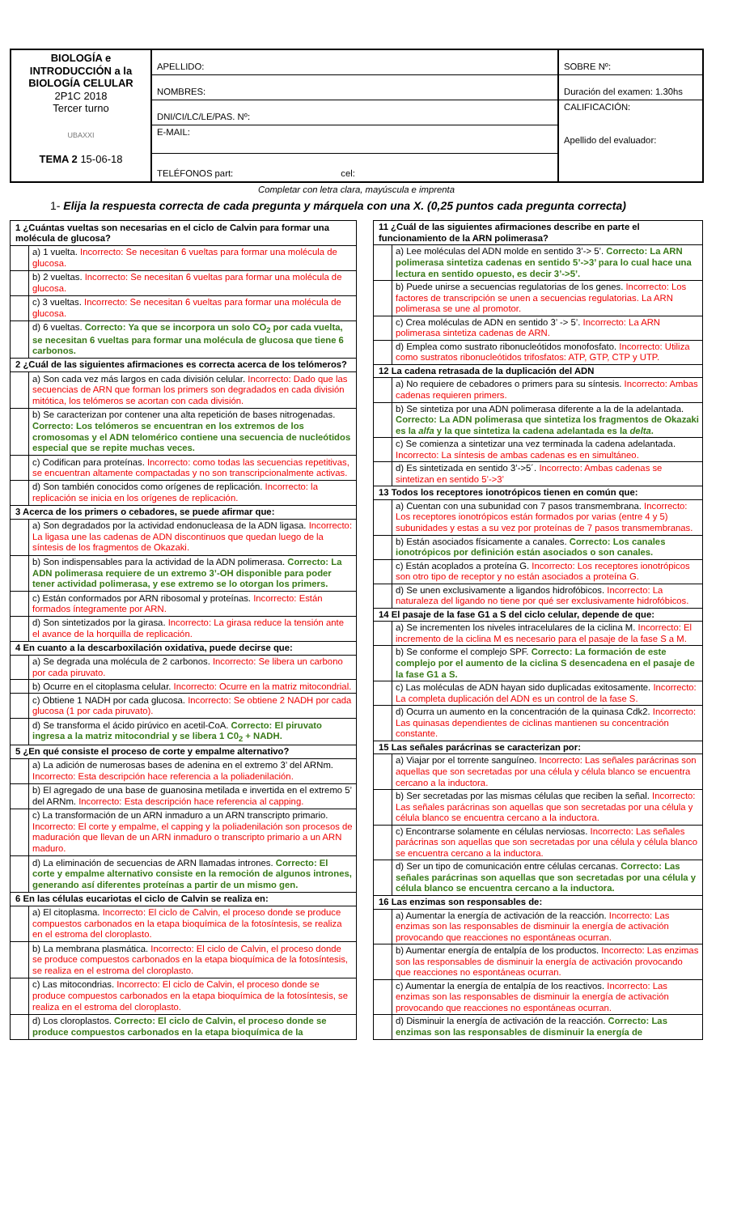| BIOLOGÍA e INTRODUCCIÓN a la BIOLOGÍA CELULAR 2P1C 2018 Tercer turno UBAXXI TEMA 2 15-06-18 | APELLIDO: | SOBRE Nº: |
| | NOMBRES: | Duración del examen: 1.30hs |
| | DNI/CI/LC/LE/PAS. Nº: | CALIFICACIÓN: Apellido del evaluador: |
| | E-MAIL: | |
| | TELÉFONOS part: cel: | |
Completar con letra clara, mayúscula e imprenta
1- Elija la respuesta correcta de cada pregunta y márquela con una X. (0,25 puntos cada pregunta correcta)
| 1 ¿Cuántas vueltas son necesarias en el ciclo de Calvin para formar una molécula de glucosa? | |
| --- | --- |
| | a) 1 vuelta. Incorrecto: Se necesitan 6 vueltas para formar una molécula de glucosa. |
| | b) 2 vueltas. Incorrecto: Se necesitan 6 vueltas para formar una molécula de glucosa. |
| | c) 3 vueltas. Incorrecto: Se necesitan 6 vueltas para formar una molécula de glucosa. |
| | d) 6 vueltas. Correcto: Ya que se incorpora un solo CO<sub>2</sub> por cada vuelta, se necesitan 6 vueltas para formar una molécula de glucosa que tiene 6 carbonos. |
| 2 ¿Cuál de las siguientes afirmaciones es correcta acerca de los telómeros? | |
| | a) Son cada vez más largos en cada división celular. Incorrecto: Dado que las secuencias de ARN que forman los primers son degradados en cada división mitótica, los telómeros se acortan con cada división. |
| | b) Se caracterizan por contener una alta repetición de bases nitrogenadas. Correcto: Los telómeros se encuentran en los extremos de los cromosomas y el ADN telomérico contiene una secuencia de nucleótidos especial que se repite muchas veces. |
| | c) Codifican para proteínas. Incorrecto: como todas las secuencias repetitivas, se encuentran altamente compactadas y no son transcripcionalmente activas. |
| | d) Son también conocidos como orígenes de replicación. Incorrecto: la replicación se inicia en los orígenes de replicación. |
| 3 Acerca de los primers o cebadores, se puede afirmar que: | |
| | a) Son degradados por la actividad endonucleasa de la ADN ligasa. Incorrecto: La ligasa une las cadenas de ADN discontinuos que quedan luego de la síntesis de los fragmentos de Okazaki. |
| | b) Son indispensables para la actividad de la ADN polimerasa. Correcto: La ADN polimerasa requiere de un extremo 3’-OH disponible para poder tener actividad polimerasa, y ese extremo se lo otorgan los primers. |
| | c) Están conformados por ARN ribosomal y proteínas. Incorrecto: Están formados íntegramente por ARN. |
| | d) Son sintetizados por la girasa. Incorrecto: La girasa reduce la tensión ante el avance de la horquilla de replicación. |
| 4 En cuanto a la descarboxilación oxidativa, puede decirse que: | |
| | a) Se degrada una molécula de 2 carbonos. Incorrecto: Se libera un carbono por cada piruvato. |
| | b) Ocurre en el citoplasma celular. Incorrecto: Ocurre en la matriz mitocondrial. |
| | c) Obtiene 1 NADH por cada glucosa. Incorrecto: Se obtiene 2 NADH por cada glucosa (1 por cada piruvato). |
| | d) Se transforma el ácido pirúvico en acetil-CoA. Correcto: El piruvato ingresa a la matriz mitocondrial y se libera 1 C0<sub>2</sub> + NADH. |
| 5 ¿En qué consiste el proceso de corte y empalme alternativo? | |
| | a) La adición de numerosas bases de adenina en el extremo 3’ del ARNm. Incorrecto: Esta descripción hace referencia a la poliadenilación. |
| | b) El agregado de una base de guanosina metilada e invertida en el extremo 5’ del ARNm. Incorrecto: Esta descripción hace referencia al capping. |
| | c) La transformación de un ARN inmaduro a un ARN transcripto primario. Incorrecto: El corte y empalme, el capping y la poliadenilación son procesos de maduración que llevan de un ARN inmaduro o transcripto primario a un ARN maduro. |
| | d) La eliminación de secuencias de ARN llamadas intrones. Correcto: El corte y empalme alternativo consiste en la remoción de algunos intrones, generando así diferentes proteínas a partir de un mismo gen. |
| 6 En las células eucariotas el ciclo de Calvin se realiza en: | |
| | a) El citoplasma. Incorrecto: El ciclo de Calvin, el proceso donde se produce compuestos carbonados en la etapa bioquímica de la fotosíntesis, se realiza en el estroma del cloroplasto. |
| | b) La membrana plasmática. Incorrecto: El ciclo de Calvin, el proceso donde se produce compuestos carbonados en la etapa bioquímica de la fotosíntesis, se realiza en el estroma del cloroplasto. |
| | c) Las mitocondrias. Incorrecto: El ciclo de Calvin, el proceso donde se produce compuestos carbonados en la etapa bioquímica de la fotosíntesis, se realiza en el estroma del cloroplasto. |
| | d) Los cloroplastos. Correcto: El ciclo de Calvin, el proceso donde se produce compuestos carbonados en la etapa bioquímica de la |
| 11 ¿Cuál de las siguientes afirmaciones describe en parte el funcionamiento de la ARN polimerasa? | |
| --- | --- |
| | a) Lee moléculas del ADN molde en sentido 3’-> 5’. Correcto: La ARN polimerasa sintetiza cadenas en sentido 5’->3’ para lo cual hace una lectura en sentido opuesto, es decir 3’->5’. |
| | b) Puede unirse a secuencias regulatorias de los genes. Incorrecto: Los factores de transcripción se unen a secuencias regulatorias. La ARN polimerasa se une al promotor. |
| | c) Crea moléculas de ADN en sentido 3’ -> 5’. Incorrecto: La ARN polimerasa sintetiza cadenas de ARN. |
| | d) Emplea como sustrato ribonucleótidos monofosfato. Incorrecto: Utiliza como sustratos ribonucleótidos trifosfatos: ATP, GTP, CTP y UTP. |
| 12 La cadena retrasada de la duplicación del ADN | |
| | a) No requiere de cebadores o primers para su síntesis. Incorrecto: Ambas cadenas requieren primers. |
| | b) Se sintetiza por una ADN polimerasa diferente a la de la adelantada. Correcto: La ADN polimerasa que sintetiza los fragmentos de Okazaki es la alfa y la que sintetiza la cadena adelantada es la delta . |
| | c) Se comienza a sintetizar una vez terminada la cadena adelantada. Incorrecto: La síntesis de ambas cadenas es en simultáneo. |
| | d) Es sintetizada en sentido 3’->5´. Incorrecto: Ambas cadenas se sintetizan en sentido 5’->3’ |
| 13 Todos los receptores ionotrópicos tienen en común que: | |
| | a) Cuentan con una subunidad con 7 pasos transmembrana. Incorrecto: Los receptores ionotrópicos están formados por varias (entre 4 y 5) subunidades y estas a su vez por proteínas de 7 pasos transmembranas. |
| | b) Están asociados físicamente a canales. Correcto: Los canales ionotrópicos por definición están asociados o son canales. |
| | c) Están acoplados a proteína G. Incorrecto: Los receptores ionotrópicos son otro tipo de receptor y no están asociados a proteína G. |
| | d) Se unen exclusivamente a ligandos hidrofóbicos. Incorrecto: La naturaleza del ligando no tiene por qué ser exclusivamente hidrofóbicos. |
| 14 El pasaje de la fase G1 a S del ciclo celular, depende de que: | |
| | a) Se incrementen los niveles intracelulares de la ciclina M. Incorrecto: El incremento de la ciclina M es necesario para el pasaje de la fase S a M. |
| | b) Se conforme el complejo SPF. Correcto: La formación de este complejo por el aumento de la ciclina S desencadena en el pasaje de la fase G1 a S. |
| | c) Las moléculas de ADN hayan sido duplicadas exitosamente. Incorrecto: La completa duplicación del ADN es un control de la fase S. |
| | d) Ocurra un aumento en la concentración de la quinasa Cdk2. Incorrecto: Las quinasas dependientes de ciclinas mantienen su concentración constante. |
| 15 Las señales parácrinas se caracterizan por: | |
| | a) Viajar por el torrente sanguíneo. Incorrecto: Las señales parácrinas son aquellas que son secretadas por una célula y célula blanco se encuentra cercano a la inductora. |
| | b) Ser secretadas por las mismas células que reciben la señal. Incorrecto: Las señales parácrinas son aquellas que son secretadas por una célula y célula blanco se encuentra cercano a la inductora. |
| | c) Encontrarse solamente en células nerviosas. Incorrecto: Las señales parácrinas son aquellas que son secretadas por una célula y célula blanco se encuentra cercano a la inductora. |
| | d) Ser un tipo de comunicación entre células cercanas. Correcto: Las señales parácrinas son aquellas que son secretadas por una célula y célula blanco se encuentra cercano a la inductora. |
| 16 Las enzimas son responsables de: | |
| | a) Aumentar la energía de activación de la reacción. Incorrecto: Las enzimas son las responsables de disminuir la energía de activación provocando que reacciones no espontáneas ocurran. |
| | b) Aumentar energía de entalpía de los productos. Incorrecto: Las enzimas son las responsables de disminuir la energía de activación provocando que reacciones no espontáneas ocurran. |
| | c) Aumentar la energía de entalpía de los reactivos. Incorrecto: Las enzimas son las responsables de disminuir la energía de activación provocando que reacciones no espontáneas ocurran. |
| | d) Disminuir la energía de activación de la reacción. Correcto: Las enzimas son las responsables de disminuir la energía de |